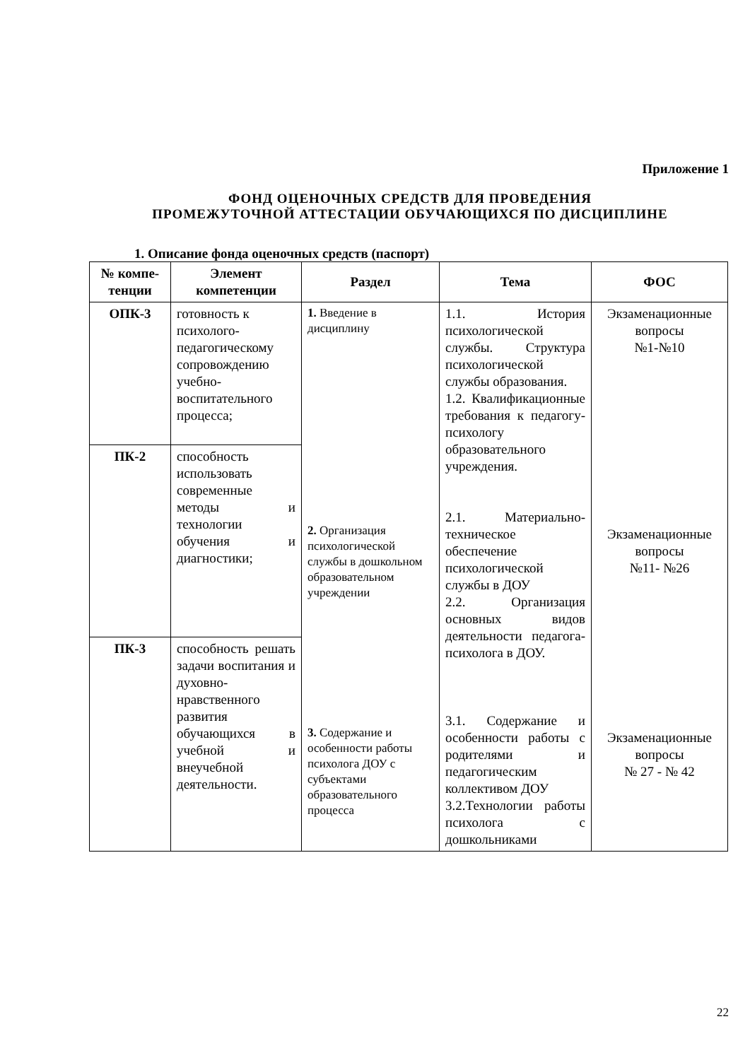Приложение 1
ФОНД ОЦЕНОЧНЫХ СРЕДСТВ ДЛЯ ПРОВЕДЕНИЯ
ПРОМЕЖУТОЧНОЙ АТТЕСТАЦИИ ОБУЧАЮЩИХСЯ ПО ДИСЦИПЛИНЕ
1. Описание фонда оценочных средств (паспорт)
| № компе-тенции | Элемент компетенции | Раздел | Тема | ФОС |
| --- | --- | --- | --- | --- |
| ОПК-3 | готовность к психолого-педагогическому сопровождению учебно-воспитательного процесса; | 1. Введение в дисциплину 2. Организация психологической службы в дошкольном образовательном учреждении 3. Содержание и особенности работы психолога ДОУ с субъектами образовательного процесса | 1.1. История психологической службы. Структура психологической службы образования. 1.2. Квалификационные требования к педагогу-психологу образовательного учреждения. 2.1. Материально-техническое обеспечение психологической службы в ДОУ 2.2. Организация основных видов деятельности педагога-психолога в ДОУ. 3.1. Содержание и особенности работы с родителями и педагогическим коллективом ДОУ 3.2.Технологии работы психолога с дошкольниками | Экзаменационные вопросы №1-№10 Экзаменационные вопросы №11- №26 Экзаменационные вопросы № 27 - № 42 |
| ПК-2 | способность использовать современные методы и технологии обучения и диагностики; | | | |
| ПК-3 | способность решать задачи воспитания и духовно-нравственного развития обучающихся в учебной и внеучебной деятельности. | | | |
22